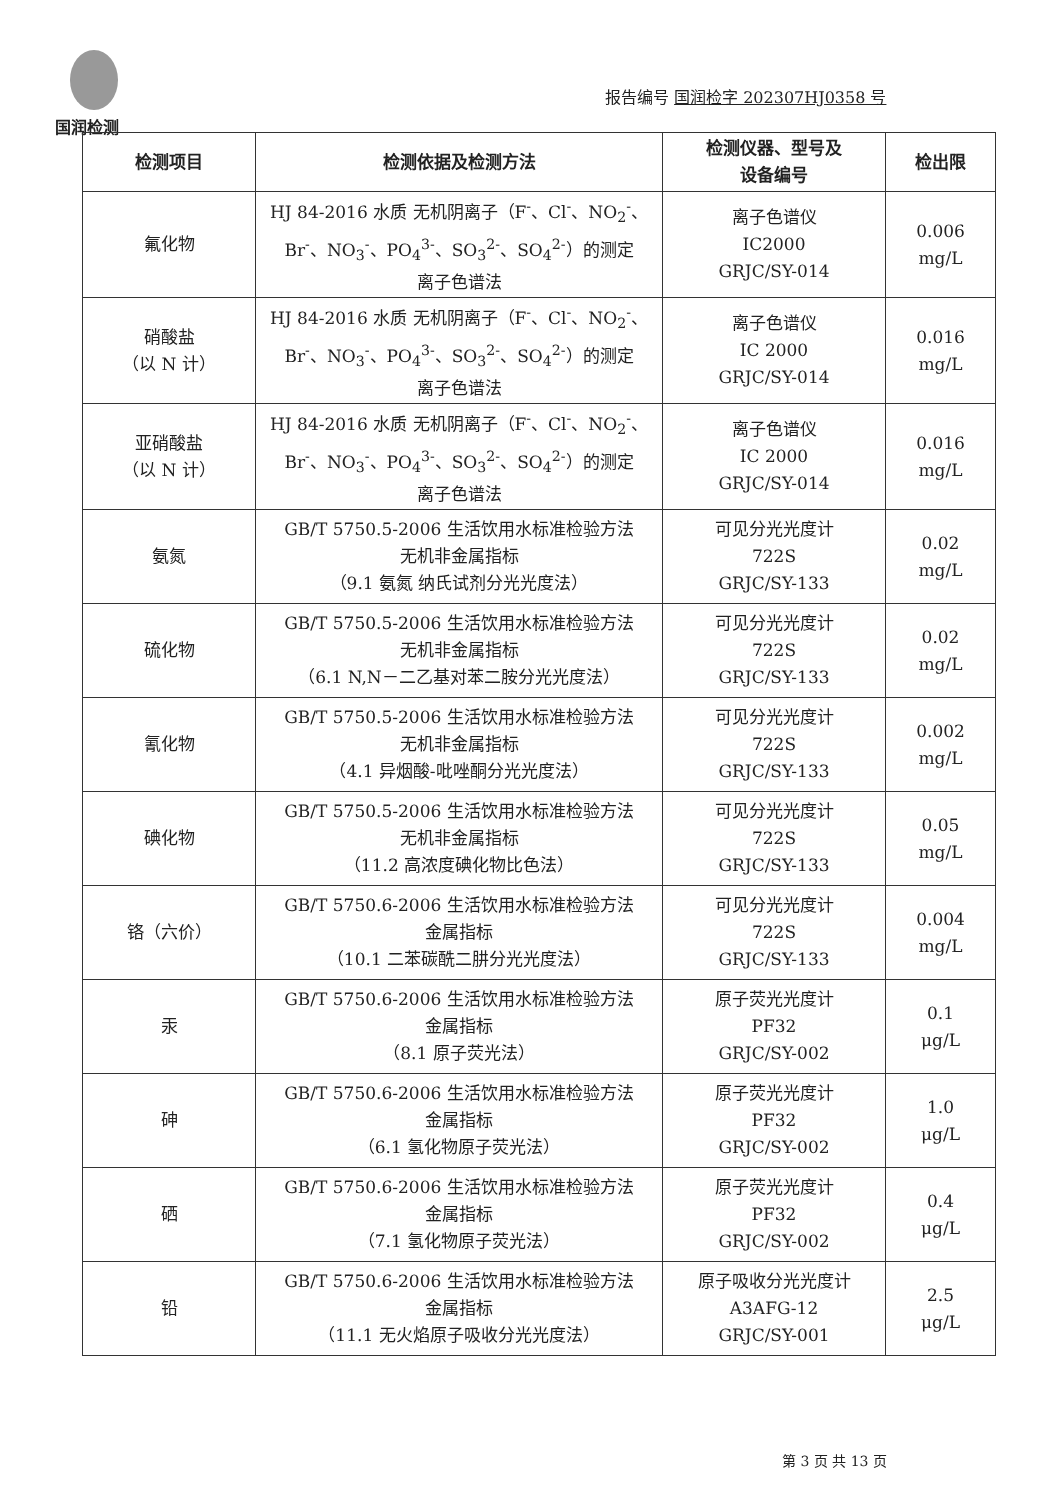国润检测
报告编号 国润检字 202307HJ0358 号
| 检测项目 | 检测依据及检测方法 | 检测仪器、型号及 设备编号 | 检出限 |
| --- | --- | --- | --- |
| 氟化物 | HJ 84-2016 水质 无机阴离子（F<sup>-</sup>、Cl<sup>-</sup>、NO<sub>2</sub><sup>-</sup>、Br<sup>-</sup>、NO<sub>3</sub><sup>-</sup>、PO<sub>4</sub><sup>3-</sup>、SO<sub>3</sub><sup>2-</sup>、SO<sub>4</sub><sup>2-</sup>）的测定 离子色谱法 | 离子色谱仪 IC2000 GRJC/SY-014 | 0.006 mg/L |
| 硝酸盐 （以 N 计） | HJ 84-2016 水质 无机阴离子（F<sup>-</sup>、Cl<sup>-</sup>、NO<sub>2</sub><sup>-</sup>、Br<sup>-</sup>、NO<sub>3</sub><sup>-</sup>、PO<sub>4</sub><sup>3-</sup>、SO<sub>3</sub><sup>2-</sup>、SO<sub>4</sub><sup>2-</sup>）的测定 离子色谱法 | 离子色谱仪 IC 2000 GRJC/SY-014 | 0.016 mg/L |
| 亚硝酸盐 （以 N 计） | HJ 84-2016 水质 无机阴离子（F<sup>-</sup>、Cl<sup>-</sup>、NO<sub>2</sub><sup>-</sup>、Br<sup>-</sup>、NO<sub>3</sub><sup>-</sup>、PO<sub>4</sub><sup>3-</sup>、SO<sub>3</sub><sup>2-</sup>、SO<sub>4</sub><sup>2-</sup>）的测定 离子色谱法 | 离子色谱仪 IC 2000 GRJC/SY-014 | 0.016 mg/L |
| 氨氮 | GB/T 5750.5-2006 生活饮用水标准检验方法 无机非金属指标 （9.1 氨氮 纳氏试剂分光光度法） | 可见分光光度计 722S GRJC/SY-133 | 0.02 mg/L |
| 硫化物 | GB/T 5750.5-2006 生活饮用水标准检验方法 无机非金属指标 （6.1 N,N－二乙基对苯二胺分光光度法） | 可见分光光度计 722S GRJC/SY-133 | 0.02 mg/L |
| 氰化物 | GB/T 5750.5-2006 生活饮用水标准检验方法 无机非金属指标 （4.1 异烟酸-吡唑酮分光光度法） | 可见分光光度计 722S GRJC/SY-133 | 0.002 mg/L |
| 碘化物 | GB/T 5750.5-2006 生活饮用水标准检验方法 无机非金属指标 （11.2 高浓度碘化物比色法） | 可见分光光度计 722S GRJC/SY-133 | 0.05 mg/L |
| 铬（六价） | GB/T 5750.6-2006 生活饮用水标准检验方法 金属指标 （10.1 二苯碳酰二肼分光光度法） | 可见分光光度计 722S GRJC/SY-133 | 0.004 mg/L |
| 汞 | GB/T 5750.6-2006 生活饮用水标准检验方法 金属指标 （8.1 原子荧光法） | 原子荧光光度计 PF32 GRJC/SY-002 | 0.1 μg/L |
| 砷 | GB/T 5750.6-2006 生活饮用水标准检验方法 金属指标 （6.1 氢化物原子荧光法） | 原子荧光光度计 PF32 GRJC/SY-002 | 1.0 μg/L |
| 硒 | GB/T 5750.6-2006 生活饮用水标准检验方法 金属指标 （7.1 氢化物原子荧光法） | 原子荧光光度计 PF32 GRJC/SY-002 | 0.4 μg/L |
| 铅 | GB/T 5750.6-2006 生活饮用水标准检验方法 金属指标 （11.1 无火焰原子吸收分光光度法） | 原子吸收分光光度计 A3AFG-12 GRJC/SY-001 | 2.5 μg/L |
第 3 页 共 13 页